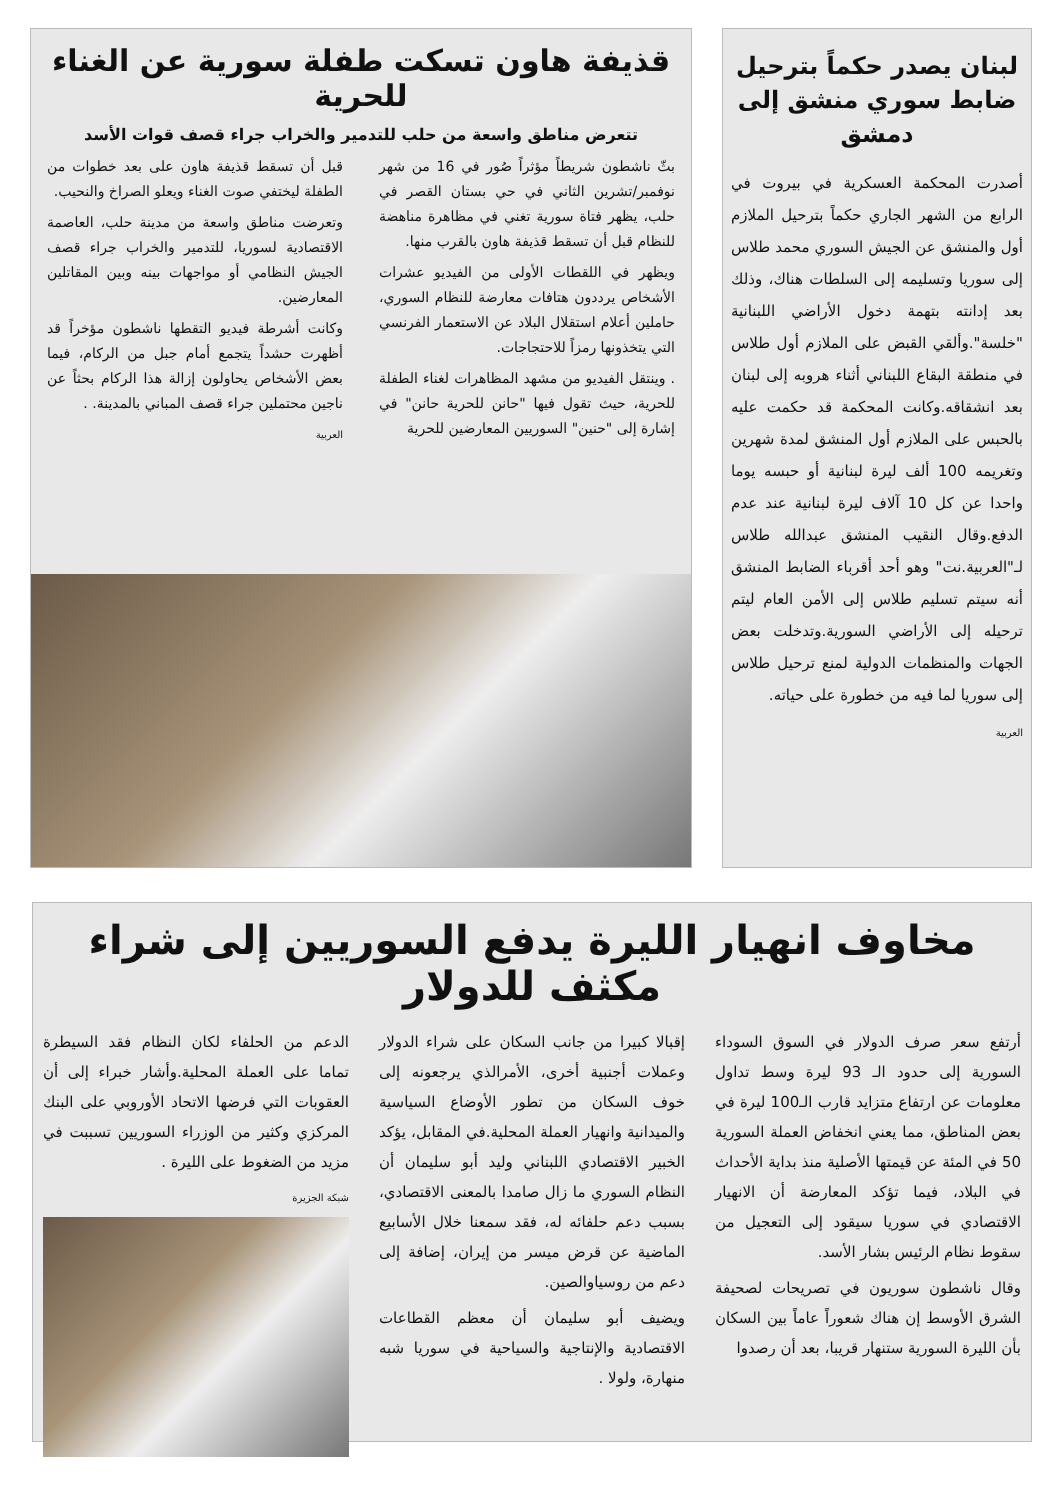لبنان يصدر حكماً بترحيل ضابط سوري منشق إلى دمشق
أصدرت المحكمة العسكرية في بيروت في الرابع من الشهر الجاري حكماً بترحيل الملازم أول والمنشق عن الجيش السوري محمد طلاس إلى سوريا وتسليمه إلى السلطات هناك، وذلك بعد إدانته بتهمة دخول الأراضي اللبنانية "خلسة".وألقي القبض على الملازم أول طلاس في منطقة البقاع اللبناني أثناء هروبه إلى لبنان بعد انشقاقه.وكانت المحكمة قد حكمت عليه بالحبس على الملازم أول المنشق لمدة شهرين وتغريمه 100 ألف ليرة لبنانية أو حبسه يوما واحدا عن كل 10 آلاف ليرة لبنانية عند عدم الدفع.وقال النقيب المنشق عبدالله طلاس لـ"العربية.نت" وهو أحد أقرباء الضابط المنشق أنه سيتم تسليم طلاس إلى الأمن العام ليتم ترحيله إلى الأراضي السورية.وتدخلت بعض الجهات والمنظمات الدولية لمنع ترحيل طلاس إلى سوريا لما فيه من خطورة على حياته.
العربية
قذيفة هاون تسكت طفلة سورية عن الغناء للحرية
تتعرض مناطق واسعة من حلب للتدمير والخراب جراء قصف قوات الأسد
بثّ ناشطون شريطاً مؤثراً صُور في 16 من شهر نوفمبر/تشرين الثاني في حي بستان القصر في حلب، يظهر فتاة سورية تغني في مظاهرة مناهضة للنظام قبل أن تسقط قذيفة هاون بالقرب منها.
ويظهر في اللقطات الأولى من الفيديو عشرات الأشخاص يرددون هتافات معارضة للنظام السوري، حاملين أعلام استقلال البلاد عن الاستعمار الفرنسي التي يتخذونها رمزاً للاحتجاجات.
. وينتقل الفيديو من مشهد المظاهرات لغناء الطفلة للحرية، حيث تقول فيها "حانن للحرية حانن" في إشارة إلى "حنين" السوريين المعارضين للحرية
قبل أن تسقط قذيفة هاون على بعد خطوات من الطفلة ليختفي صوت الغناء ويعلو الصراخ والنحيب.
وتعرضت مناطق واسعة من مدينة حلب، العاصمة الاقتصادية لسوريا، للتدمير والخراب جراء قصف الجيش النظامي أو مواجهات بينه وبين المقاتلين المعارضين.
وكانت أشرطة فيديو التقطها ناشطون مؤخراً قد أظهرت حشداً يتجمع أمام جبل من الركام، فيما بعض الأشخاص يحاولون إزالة هذا الركام بحثاً عن ناجين محتملين جراء قصف المباني بالمدينة. .
العربية
مخاوف انهيار الليرة يدفع السوريين إلى شراء مكثف للدولار
أرتفع سعر صرف الدولار في السوق السوداء السورية إلى حدود الـ 93 ليرة وسط تداول معلومات عن ارتفاع متزايد قارب الـ100 ليرة في بعض المناطق، مما يعني انخفاض العملة السورية 50 في المئة عن قيمتها الأصلية منذ بداية الأحداث في البلاد، فيما تؤكد المعارضة أن الانهيار الاقتصادي في سوريا سيقود إلى التعجيل من سقوط نظام الرئيس بشار الأسد.
وقال ناشطون سوريون في تصريحات لصحيفة الشرق الأوسط إن هناك شعوراً عاماً بين السكان بأن الليرة السورية ستنهار قريبا، بعد أن رصدوا
إقبالا كبيرا من جانب السكان على شراء الدولار وعملات أجنبية أخرى، الأمرالذي يرجعونه إلى خوف السكان من تطور الأوضاع السياسية والميدانية وانهيار العملة المحلية.في المقابل، يؤكد الخبير الاقتصادي اللبناني وليد أبو سليمان أن النظام السوري ما زال صامدا بالمعنى الاقتصادي، بسبب دعم حلفائه له، فقد سمعنا خلال الأسابيع الماضية عن قرض ميسر من إيران، إضافة إلى دعم من روسياوالصين.
ويضيف أبو سليمان أن معظم القطاعات الاقتصادية والإنتاجية والسياحية في سوريا شبه منهارة، ولولا .
الدعم من الحلفاء لكان النظام فقد السيطرة تماما على العملة المحلية.وأشار خبراء إلى أن العقوبات التي فرضها الاتحاد الأوروبي على البنك المركزي وكثير من الوزراء السوريين تسببت في مزيد من الضغوط على الليرة .
شبكة الجزيرة